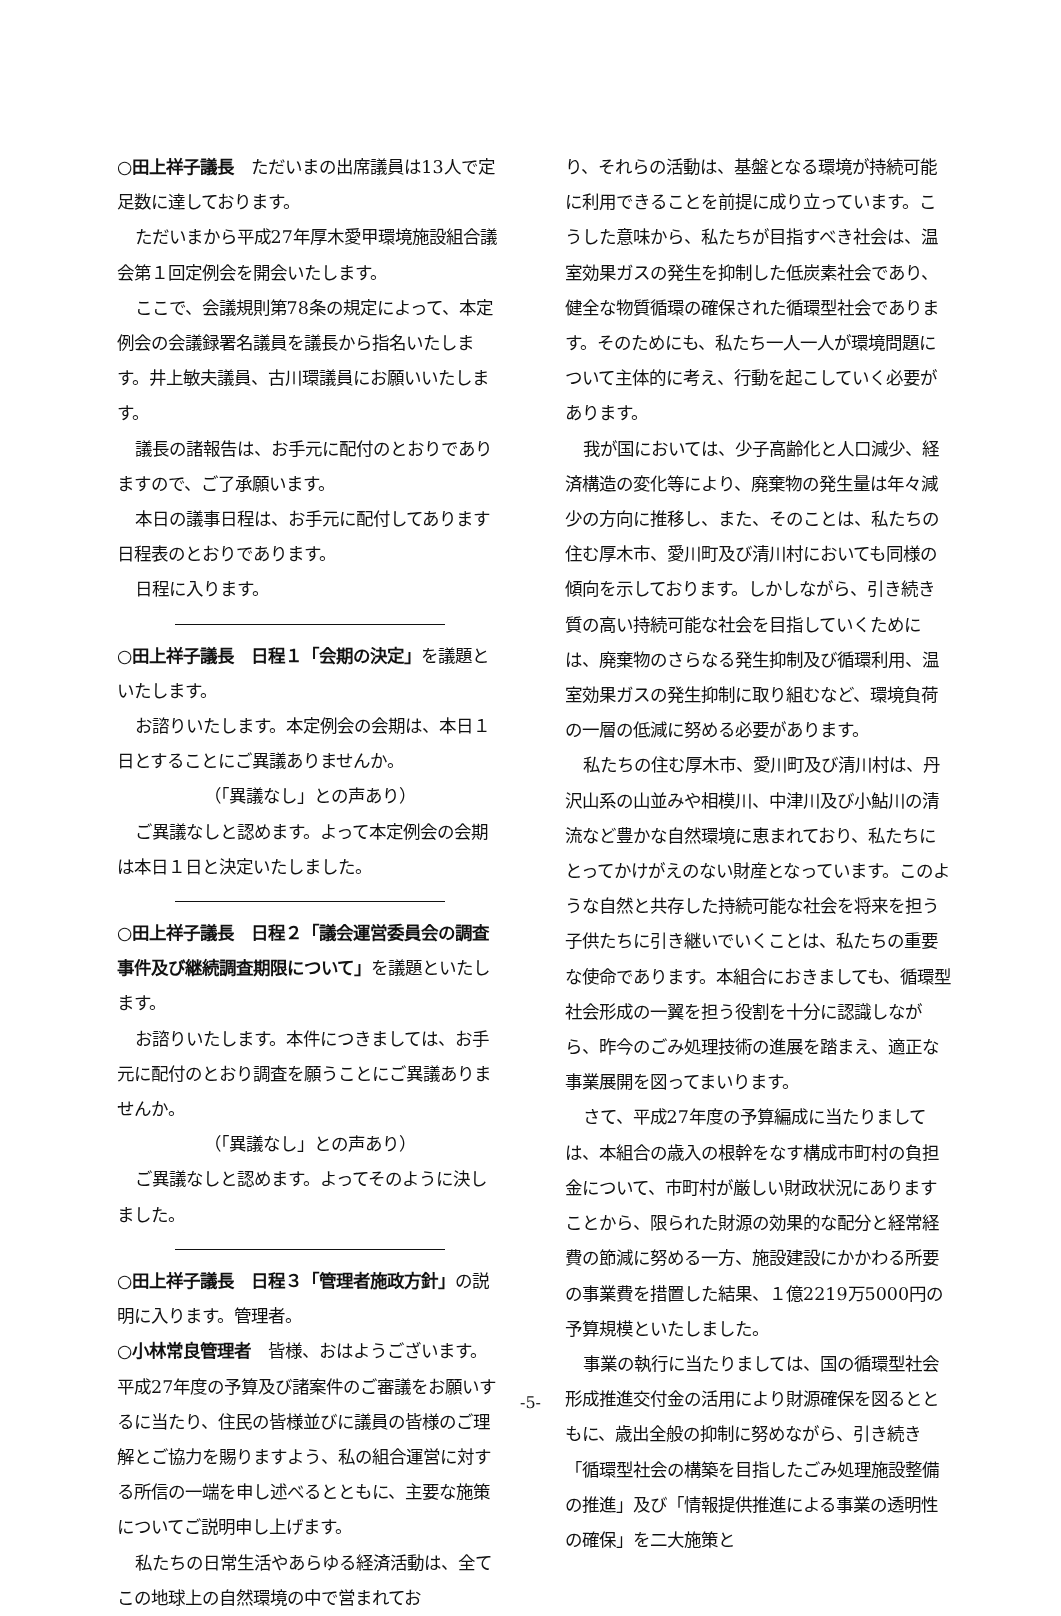○田上祥子議長　ただいまの出席議員は13人で定足数に達しております。
ただいまから平成27年厚木愛甲環境施設組合議会第１回定例会を開会いたします。
ここで、会議規則第78条の規定によって、本定例会の会議録署名議員を議長から指名いたします。井上敏夫議員、古川環議員にお願いいたします。
議長の諸報告は、お手元に配付のとおりでありますので、ご了承願います。
本日の議事日程は、お手元に配付してあります日程表のとおりであります。
日程に入ります。
○田上祥子議長　日程１「会期の決定」を議題といたします。
お諮りいたします。本定例会の会期は、本日１日とすることにご異議ありませんか。
（「異議なし」との声あり）
ご異議なしと認めます。よって本定例会の会期は本日１日と決定いたしました。
○田上祥子議長　日程２「議会運営委員会の調査事件及び継続調査期限について」を議題といたします。
お諮りいたします。本件につきましては、お手元に配付のとおり調査を願うことにご異議ありませんか。
（「異議なし」との声あり）
ご異議なしと認めます。よってそのように決しました。
○田上祥子議長　日程３「管理者施政方針」の説明に入ります。管理者。
○小林常良管理者　皆様、おはようございます。平成27年度の予算及び諸案件のご審議をお願いするに当たり、住民の皆様並びに議員の皆様のご理解とご協力を賜りますよう、私の組合運営に対する所信の一端を申し述べるとともに、主要な施策についてご説明申し上げます。
私たちの日常生活やあらゆる経済活動は、全てこの地球上の自然環境の中で営まれてお
り、それらの活動は、基盤となる環境が持続可能に利用できることを前提に成り立っています。こうした意味から、私たちが目指すべき社会は、温室効果ガスの発生を抑制した低炭素社会であり、健全な物質循環の確保された循環型社会であります。そのためにも、私たち一人一人が環境問題について主体的に考え、行動を起こしていく必要があります。
我が国においては、少子高齢化と人口減少、経済構造の変化等により、廃棄物の発生量は年々減少の方向に推移し、また、そのことは、私たちの住む厚木市、愛川町及び清川村においても同様の傾向を示しております。しかしながら、引き続き質の高い持続可能な社会を目指していくためには、廃棄物のさらなる発生抑制及び循環利用、温室効果ガスの発生抑制に取り組むなど、環境負荷の一層の低減に努める必要があります。
私たちの住む厚木市、愛川町及び清川村は、丹沢山系の山並みや相模川、中津川及び小鮎川の清流など豊かな自然環境に恵まれており、私たちにとってかけがえのない財産となっています。このような自然と共存した持続可能な社会を将来を担う子供たちに引き継いでいくことは、私たちの重要な使命であります。本組合におきましても、循環型社会形成の一翼を担う役割を十分に認識しながら、昨今のごみ処理技術の進展を踏まえ、適正な事業展開を図ってまいります。
さて、平成27年度の予算編成に当たりましては、本組合の歳入の根幹をなす構成市町村の負担金について、市町村が厳しい財政状況にありますことから、限られた財源の効果的な配分と経常経費の節減に努める一方、施設建設にかかわる所要の事業費を措置した結果、１億2219万5000円の予算規模といたしました。
事業の執行に当たりましては、国の循環型社会形成推進交付金の活用により財源確保を図るとともに、歳出全般の抑制に努めながら、引き続き「循環型社会の構築を目指したごみ処理施設整備の推進」及び「情報提供推進による事業の透明性の確保」を二大施策と
-5-